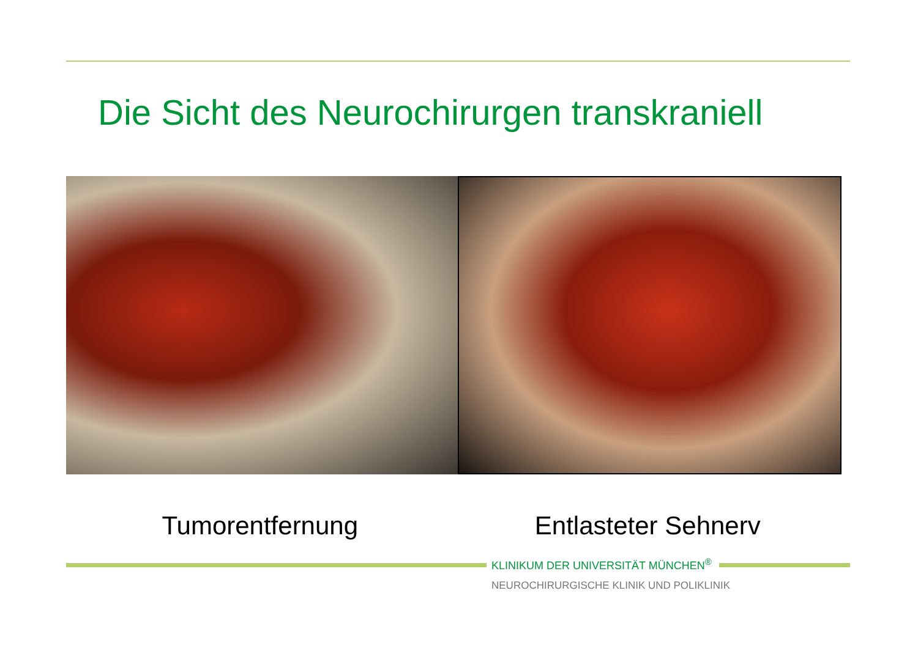Die Sicht des Neurochirurgen transkraniell
Tumorentfernung Entlasteter Sehnerv
KLINIKUM DER UNIVERSITÄT MÜNCHEN<sup>®</sup>
NEUROCHIRURGISCHE KLINIK UND POLIKLINIK